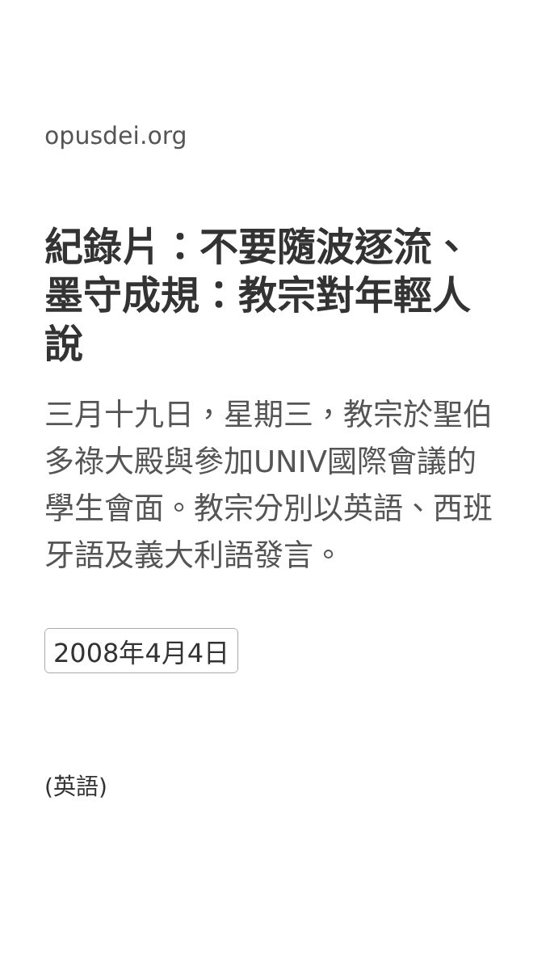opusdei.org
紀錄片：不要隨波逐流、墨守成規：教宗對年輕人說
三月十九日，星期三，教宗於聖伯多祿大殿與參加UNIV國際會議的學生會面。教宗分別以英語、西班牙語及義大利語發言。
2008年4月4日
(英語)